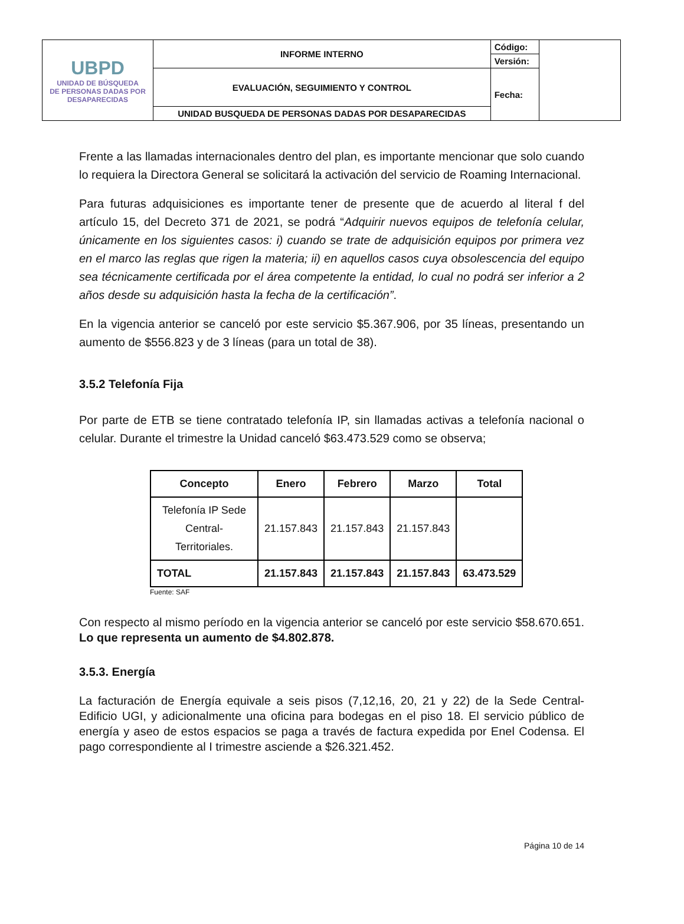| UBPD UNIDAD DE BÚSQUEDA DE PERSONAS DADAS POR DESAPARECIDAS | INFORME INTERNO | Código: | |
| | | Versión: | |
| | EVALUACIÓN, SEGUIMIENTO Y CONTROL | Fecha: | |
| | UNIDAD BUSQUEDA DE PERSONAS DADAS POR DESAPARECIDAS | | |
Frente a las llamadas internacionales dentro del plan, es importante mencionar que solo cuando lo requiera la Directora General se solicitará la activación del servicio de Roaming Internacional.
Para futuras adquisiciones es importante tener de presente que de acuerdo al literal f del artículo 15, del Decreto 371 de 2021, se podrá “Adquirir nuevos equipos de telefonía celular, únicamente en los siguientes casos: i) cuando se trate de adquisición equipos por primera vez en el marco las reglas que rigen la materia; ii) en aquellos casos cuya obsolescencia del equipo sea técnicamente certificada por el área competente la entidad, lo cual no podrá ser inferior a 2 años desde su adquisición hasta la fecha de la certificación”.
En la vigencia anterior se canceló por este servicio $5.367.906, por 35 líneas, presentando un aumento de $556.823 y de 3 líneas (para un total de 38).
3.5.2 Telefonía Fija
Por parte de ETB se tiene contratado telefonía IP, sin llamadas activas a telefonía nacional o celular. Durante el trimestre la Unidad canceló $63.473.529 como se observa;
| Concepto | Enero | Febrero | Marzo | Total |
| --- | --- | --- | --- | --- |
| Telefonía IP Sede Central- Territoriales. | 21.157.843 | 21.157.843 | 21.157.843 | |
| TOTAL | 21.157.843 | 21.157.843 | 21.157.843 | 63.473.529 |
Fuente: SAF
Con respecto al mismo período en la vigencia anterior se canceló por este servicio $58.670.651. Lo que representa un aumento de $4.802.878.
3.5.3. Energía
La facturación de Energía equivale a seis pisos (7,12,16, 20, 21 y 22) de la Sede Central- Edificio UGI, y adicionalmente una oficina para bodegas en el piso 18. El servicio público de energía y aseo de estos espacios se paga a través de factura expedida por Enel Codensa. El pago correspondiente al I trimestre asciende a $26.321.452.
Página 10 de 14